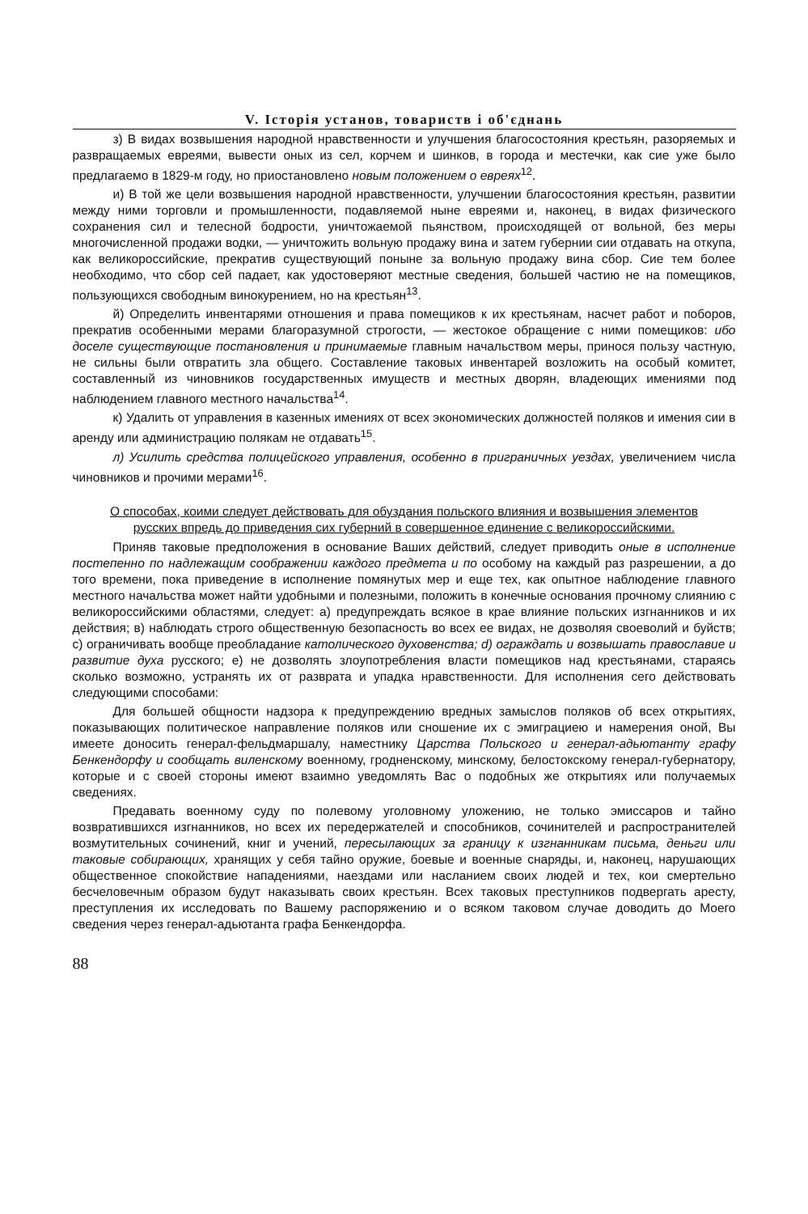V. Історія установ, товариств і об'єднань
з) В видах возвышения народной нравственности и улучшения благосостояния крестьян, разоряемых и развращаемых евреями, вывести оных из сел, корчем и шинков, в города и местечки, как сие уже было предлагаемо в 1829-м году, но приостановлено новым положением о евреях<sup>12</sup>.
и) В той же цели возвышения народной нравственности, улучшении благосостояния крестьян, развитии между ними торговли и промышленности, подавляемой ныне евреями и, наконец, в видах физического сохранения сил и телесной бодрости, уничтожаемой пьянством, происходящей от вольной, без меры многочисленной продажи водки, — уничтожить вольную продажу вина и затем губернии сии отдавать на откупа, как великороссийские, прекратив существующий поныне за вольную продажу вина сбор. Сие тем более необходимо, что сбор сей падает, как удостоверяют местные сведения, большей частию не на помещиков, пользующихся свободным винокурением, но на крестьян<sup>13</sup>.
й) Определить инвентарями отношения и права помещиков к их крестьянам, насчет работ и поборов, прекратив особенными мерами благоразумной строгости, — жестокое обращение с ними помещиков: ибо доселе существующие постановления и принимаемые главным начальством меры, принося пользу частную, не сильны были отвратить зла общего. Составление таковых инвентарей возложить на особый комитет, составленный из чиновников государственных имуществ и местных дворян, владеющих имениями под наблюдением главного местного начальства<sup>14</sup>.
к) Удалить от управления в казенных имениях от всех экономических должностей поляков и имения сии в аренду или администрацию полякам не отдавать<sup>15</sup>.
л) Усилить средства полицейского управления, особенно в приграничных уездах, увеличением числа чиновников и прочими мерами<sup>16</sup>.
О способах, коими следует действовать для обуздания польского влияния и возвышения элементов русских впредь до приведения сих губерний в совершенное единение с великороссийскими.
Приняв таковые предположения в основание Ваших действий, следует приводить оные в исполнение постепенно по надлежащим соображении каждого предмета и по особому на каждый раз разрешении, а до того времени, пока приведение в исполнение помянутых мер и еще тех, как опытное наблюдение главного местного начальства может найти удобными и полезными, положить в конечные основания прочному слиянию с великороссийскими областями, следует: а) предупреждать всякое в крае влияние польских изгнанников и их действия; в) наблюдать строго общественную безопасность во всех ее видах, не дозволяя своеволий и буйств; с) ограничивать вообще преобладание католического духовенства; d) ограждать и возвышать православие и развитие духа русского; е) не дозволять злоупотребления власти помещиков над крестьянами, стараясь сколько возможно, устранять их от разврата и упадка нравственности. Для исполнения сего действовать следующими способами:
Для большей общности надзора к предупреждению вредных замыслов поляков об всех открытиях, показывающих политическое направление поляков или сношение их с эмиграциею и намерения оной, Вы имеете доносить генерал-фельдмаршалу, наместнику Царства Польского и генерал-адьютанту графу Бенкендорфу и сообщать виленскому военному, гродненскому, минскому, белостокскому генерал-губернатору, которые и с своей стороны имеют взаимно уведомлять Вас о подобных же открытиях или получаемых сведениях.
Предавать военному суду по полевому уголовному уложению, не только эмиссаров и тайно возвратившихся изгнанников, но всех их передержателей и способников, сочинителей и распространителей возмутительных сочинений, книг и учений, пересылающих за границу к изгнанникам письма, деньги или таковые собирающих, хранящих у себя тайно оружие, боевые и военные снаряды, и, наконец, нарушающих общественное спокойствие нападениями, наездами или насланием своих людей и тех, кои смертельно бесчеловечным образом будут наказывать своих крестьян. Всех таковых преступников подвергать аресту, преступления их исследовать по Вашему распоряжению и о всяком таковом случае доводить до Моего сведения через генерал-адьютанта графа Бенкендорфа.
88